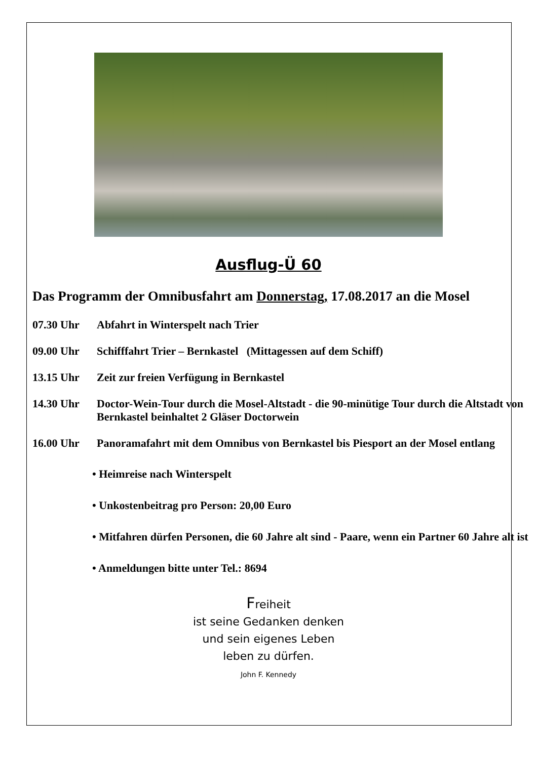Ausflug-Ü 60
Das Programm der Omnibusfahrt am Donnerstag, 17.08.2017 an die Mosel
07.30 Uhr Abfahrt in Winterspelt nach Trier
09.00 Uhr Schifffahrt Trier – Bernkastel (Mittagessen auf dem Schiff)
13.15 Uhr Zeit zur freien Verfügung in Bernkastel
14.30 Uhr Doctor-Wein-Tour durch die Mosel-Altstadt - die 90-minütige Tour durch die Altstadt von Bernkastel beinhaltet 2 Gläser Doctorwein
16.00 Uhr Panoramafahrt mit dem Omnibus von Bernkastel bis Piesport an der Mosel entlang
• Heimreise nach Winterspelt
• Unkostenbeitrag pro Person: 20,00 Euro
• Mitfahren dürfen Personen, die 60 Jahre alt sind - Paare, wenn ein Partner 60 Jahre alt ist
• Anmeldungen bitte unter Tel.: 8694
Freiheit
ist seine Gedanken denken
und sein eigenes Leben
leben zu dürfen.
John F. Kennedy